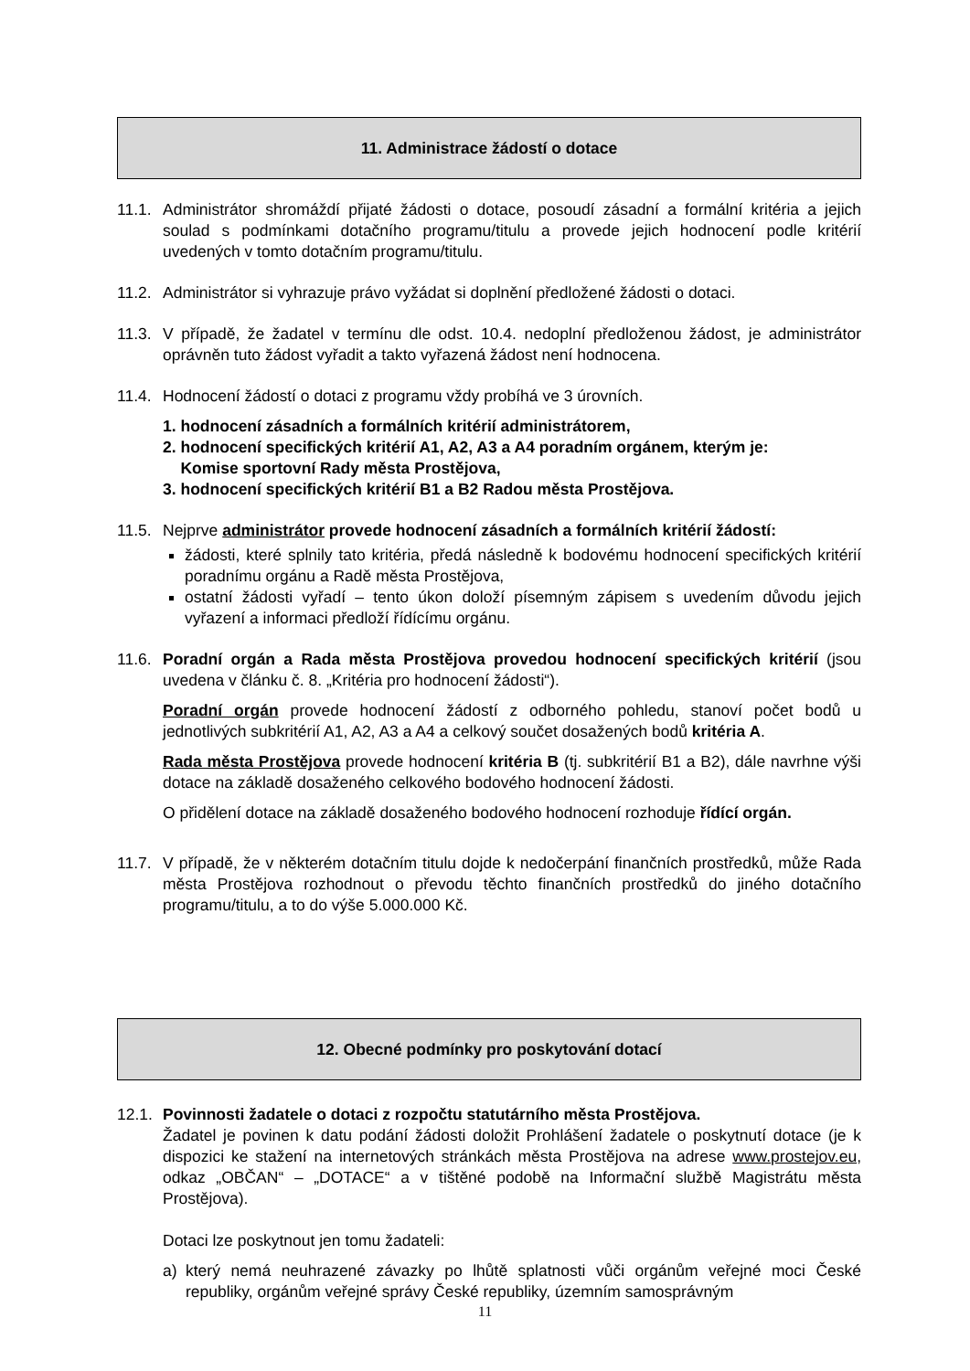11. Administrace žádostí o dotace
11.1.
Administrátor shromáždí přijaté žádosti o dotace, posoudí zásadní a formální kritéria a jejich soulad s podmínkami dotačního programu/titulu a provede jejich hodnocení podle kritérií uvedených v tomto dotačním programu/titulu.
11.2.
Administrátor si vyhrazuje právo vyžádat si doplnění předložené žádosti o dotaci.
11.3.
V případě, že žadatel v termínu dle odst. 10.4. nedoplní předloženou žádost, je administrátor oprávněn tuto žádost vyřadit a takto vyřazená žádost není hodnocena.
11.4.
Hodnocení žádostí o dotaci z programu vždy probíhá ve 3 úrovních.
1. hodnocení zásadních a formálních kritérií administrátorem,
2. hodnocení specifických kritérií A1, A2, A3 a A4 poradním orgánem, kterým je:
Komise sportovní Rady města Prostějova,
3. hodnocení specifických kritérií B1 a B2 Radou města Prostějova.
11.5.
Nejprve administrátor provede hodnocení zásadních a formálních kritérií žádostí:
žádosti, které splnily tato kritéria, předá následně k bodovému hodnocení specifických kritérií poradnímu orgánu a Radě města Prostějova,
ostatní žádosti vyřadí – tento úkon doloží písemným zápisem s uvedením důvodu jejich vyřazení a informaci předloží řídícímu orgánu.
11.6.
Poradní orgán a Rada města Prostějova provedou hodnocení specifických kritérií (jsou uvedena v článku č. 8. „Kritéria pro hodnocení žádosti“).
Poradní orgán provede hodnocení žádostí z odborného pohledu, stanoví počet bodů u jednotlivých subkritérií A1, A2, A3 a A4 a celkový součet dosažených bodů kritéria A.
Rada města Prostějova provede hodnocení kritéria B (tj. subkritérií B1 a B2), dále navrhne výši dotace na základě dosaženého celkového bodového hodnocení žádosti.
O přidělení dotace na základě dosaženého bodového hodnocení rozhoduje řídící orgán.
11.7.
V případě, že v některém dotačním titulu dojde k nedočerpání finančních prostředků, může Rada města Prostějova rozhodnout o převodu těchto finančních prostředků do jiného dotačního programu/titulu, a to do výše 5.000.000 Kč.
12. Obecné podmínky pro poskytování dotací
12.1.
Povinnosti žadatele o dotaci z rozpočtu statutárního města Prostějova.
Žadatel je povinen k datu podání žádosti doložit Prohlášení žadatele o poskytnutí dotace (je k dispozici ke stažení na internetových stránkách města Prostějova na adrese www.prostejov.eu, odkaz „OBČAN“ – „DOTACE“ a v tištěné podobě na Informační službě Magistrátu města Prostějova).
Dotaci lze poskytnout jen tomu žadateli:
a) který nemá neuhrazené závazky po lhůtě splatnosti vůči orgánům veřejné moci České republiky, orgánům veřejné správy České republiky, územním samosprávným
11